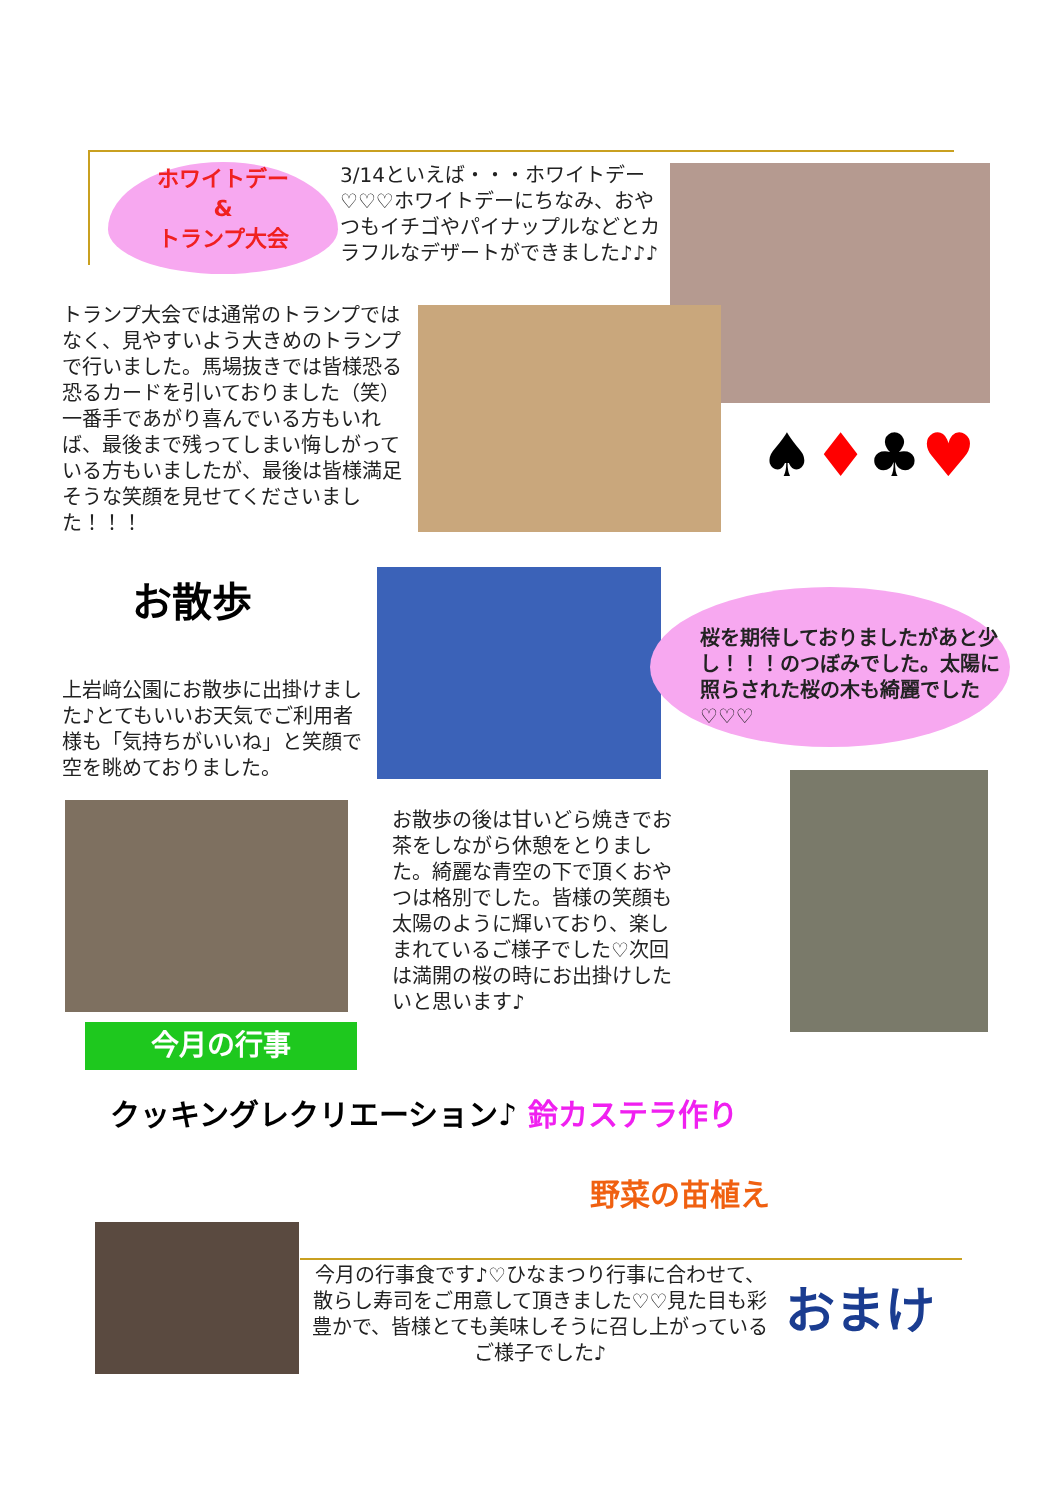ホワイトデー
&
トランプ大会
3/14といえば・・・ホワイトデー♡♡♡ホワイトデーにちなみ、おやつもイチゴやパイナップルなどとカラフルなデザートができました♪♪♪
トランプ大会では通常のトランプではなく、見やすいよう大きめのトランプで行いました。馬場抜きでは皆様恐る恐るカードを引いておりました（笑）一番手であがり喜んでいる方もいれば、最後まで残ってしまい悔しがっている方もいましたが、最後は皆様満足そうな笑顔を見せてくださいました！！！
♠♦♣♥
お散歩
桜を期待しておりましたがあと少し！！！のつぼみでした。太陽に照らされた桜の木も綺麗でした♡♡♡
上岩﨑公園にお散歩に出掛けました♪とてもいいお天気でご利用者様も「気持ちがいいね」と笑顔で空を眺めておりました。
お散歩の後は甘いどら焼きでお茶をしながら休憩をとりました。綺麗な青空の下で頂くおやつは格別でした。皆様の笑顔も太陽のように輝いており、楽しまれているご様子でした♡次回は満開の桜の時にお出掛けしたいと思います♪
今月の行事
クッキングレクリエーション♪ 鈴カステラ作り
野菜の苗植え
今月の行事食です♪♡ひなまつり行事に合わせて、散らし寿司をご用意して頂きました♡♡見た目も彩豊かで、皆様とても美味しそうに召し上がっているご様子でした♪
おまけ